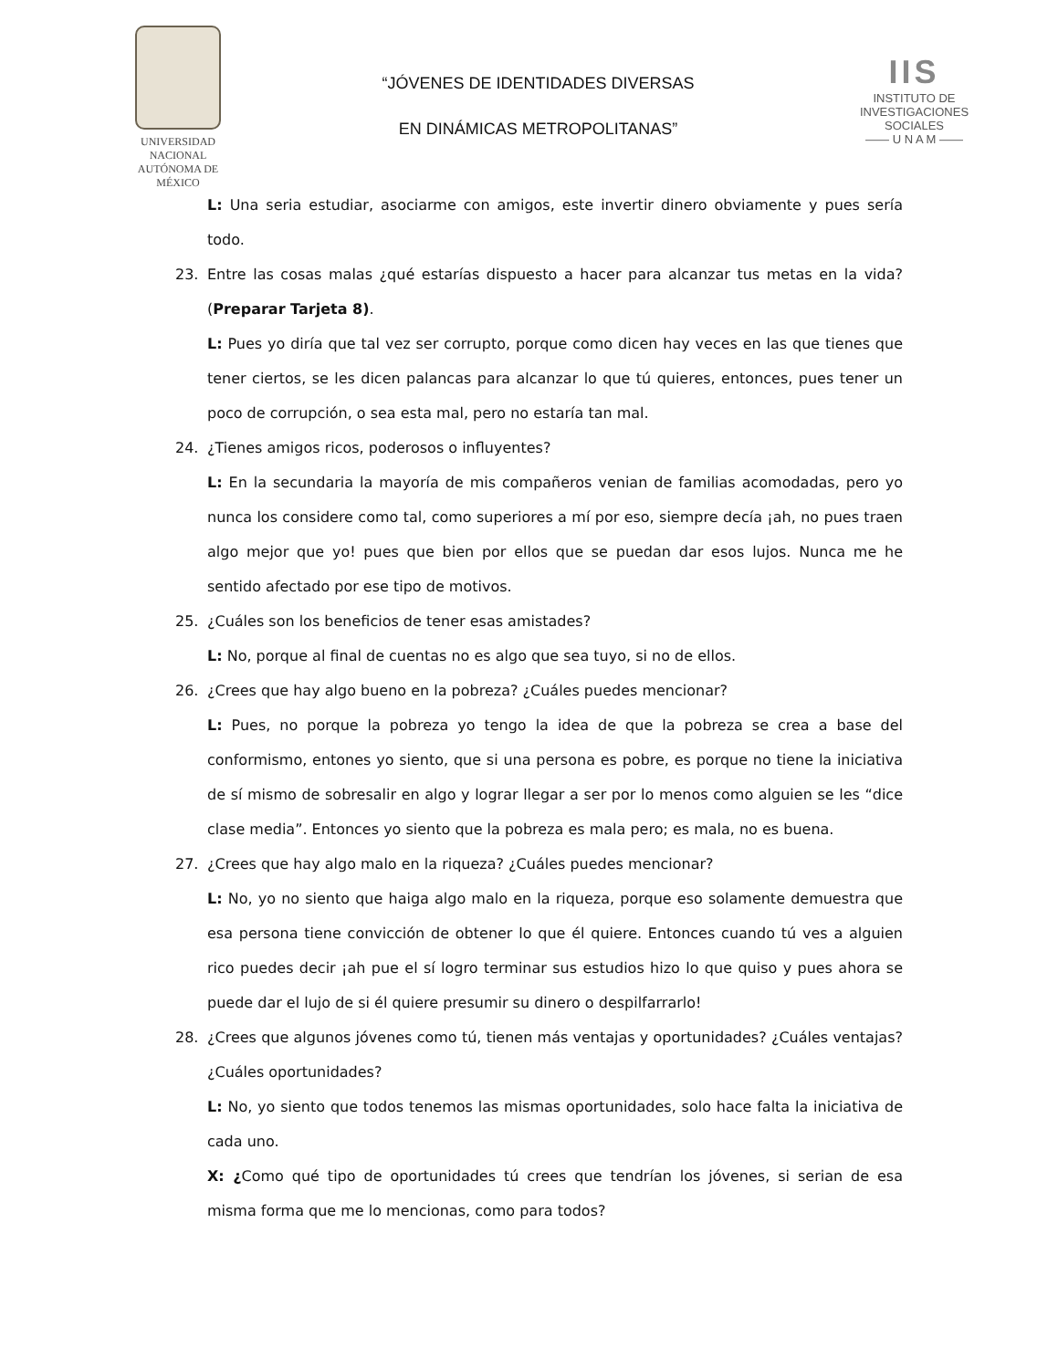UNIVERSIDAD NACIONAL
AUTÓNOMA DE
MÉXICO
“JÓVENES DE IDENTIDADES DIVERSAS
EN DINÁMICAS METROPOLITANAS”
IIS
INSTITUTO DE INVESTIGACIONES SOCIALES
—— U N A M ——
L: Una seria estudiar, asociarme con amigos, este invertir dinero obviamente y pues sería todo.
23. Entre las cosas malas ¿qué estarías dispuesto a hacer para alcanzar tus metas en la vida? (Preparar Tarjeta 8).
L: Pues yo diría que tal vez ser corrupto, porque como dicen hay veces en las que tienes que tener ciertos, se les dicen palancas para alcanzar lo que tú quieres, entonces, pues tener un poco de corrupción, o sea esta mal, pero no estaría tan mal.
24. ¿Tienes amigos ricos, poderosos o influyentes?
L: En la secundaria la mayoría de mis compañeros venian de familias acomodadas, pero yo nunca los considere como tal, como superiores a mí por eso, siempre decía ¡ah, no pues traen algo mejor que yo! pues que bien por ellos que se puedan dar esos lujos. Nunca me he sentido afectado por ese tipo de motivos.
25. ¿Cuáles son los beneficios de tener esas amistades?
L: No, porque al final de cuentas no es algo que sea tuyo, si no de ellos.
26. ¿Crees que hay algo bueno en la pobreza? ¿Cuáles puedes mencionar?
L: Pues, no porque la pobreza yo tengo la idea de que la pobreza se crea a base del conformismo, entones yo siento, que si una persona es pobre, es porque no tiene la iniciativa de sí mismo de sobresalir en algo y lograr llegar a ser por lo menos como alguien se les “dice clase media”. Entonces yo siento que la pobreza es mala pero; es mala, no es buena.
27. ¿Crees que hay algo malo en la riqueza? ¿Cuáles puedes mencionar?
L: No, yo no siento que haiga algo malo en la riqueza, porque eso solamente demuestra que esa persona tiene convicción de obtener lo que él quiere. Entonces cuando tú ves a alguien rico puedes decir ¡ah pue el sí logro terminar sus estudios hizo lo que quiso y pues ahora se puede dar el lujo de si él quiere presumir su dinero o despilfarrarlo!
28. ¿Crees que algunos jóvenes como tú, tienen más ventajas y oportunidades? ¿Cuáles ventajas? ¿Cuáles oportunidades?
L: No, yo siento que todos tenemos las mismas oportunidades, solo hace falta la iniciativa de cada uno.
X: ¿Como qué tipo de oportunidades tú crees que tendrían los jóvenes, si serian de esa misma forma que me lo mencionas, como para todos?